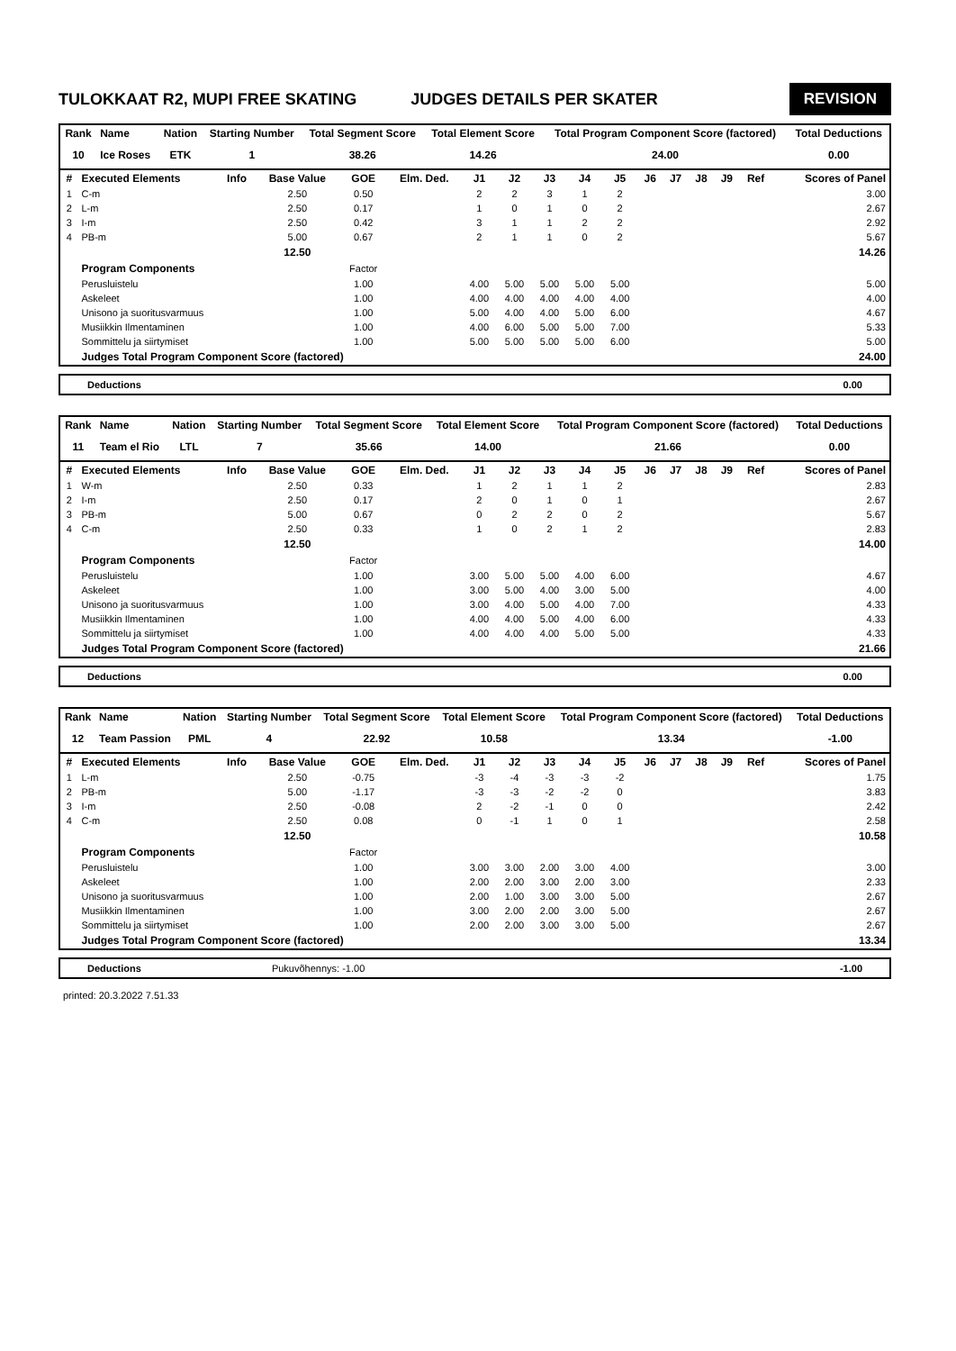TULOKKAAT R2, MUPI FREE SKATING
JUDGES DETAILS PER SKATER
REVISION
| Rank | Name | Nation | Starting Number | Total Segment Score | Total Element Score | Total Program Component Score (factored) | Total Deductions |
| --- | --- | --- | --- | --- | --- | --- | --- |
| 10 | Ice Roses | ETK | 1 | 38.26 | 14.26 | 24.00 | 0.00 |
| # | Executed Elements | Info | Base Value | GOE | Elm. Ded. | J1 | J2 | J3 | J4 | J5 | J6 | J7 | J8 | J9 | Ref | Scores of Panel |
| --- | --- | --- | --- | --- | --- | --- | --- | --- | --- | --- | --- | --- | --- | --- | --- | --- |
| 1 | C-m | | 2.50 | 0.50 | | 2 | 2 | 3 | 1 | 2 | | | | | | 3.00 |
| 2 | L-m | | 2.50 | 0.17 | | 1 | 0 | 1 | 0 | 2 | | | | | | 2.67 |
| 3 | I-m | | 2.50 | 0.42 | | 3 | 1 | 1 | 2 | 2 | | | | | | 2.92 |
| 4 | PB-m | | 5.00 | 0.67 | | 2 | 1 | 1 | 0 | 2 | | | | | | 5.67 |
| | | | 12.50 | | | | | | | | | | | | | 14.26 |
| | Program Components | | | Factor | | | | | | | | | | | | |
| | Perusluistelu | | | 1.00 | | 4.00 | 5.00 | 5.00 | 5.00 | 5.00 | | | | | | 5.00 |
| | Askeleet | | | 1.00 | | 4.00 | 4.00 | 4.00 | 4.00 | 4.00 | | | | | | 4.00 |
| | Unisono ja suoritusvarmuus | | | 1.00 | | 5.00 | 4.00 | 4.00 | 5.00 | 6.00 | | | | | | 4.67 |
| | Musiikkin Ilmentaminen | | | 1.00 | | 4.00 | 6.00 | 5.00 | 5.00 | 7.00 | | | | | | 5.33 |
| | Sommittelu ja siirtymiset | | | 1.00 | | 5.00 | 5.00 | 5.00 | 5.00 | 6.00 | | | | | | 5.00 |
| | Judges Total Program Component Score (factored) | | | | | | | | | | | | | | | 24.00 |
Deductions 0.00
| Rank | Name | Nation | Starting Number | Total Segment Score | Total Element Score | Total Program Component Score (factored) | Total Deductions |
| --- | --- | --- | --- | --- | --- | --- | --- |
| 11 | Team el Rio | LTL | 7 | 35.66 | 14.00 | 21.66 | 0.00 |
| # | Executed Elements | Info | Base Value | GOE | Elm. Ded. | J1 | J2 | J3 | J4 | J5 | J6 | J7 | J8 | J9 | Ref | Scores of Panel |
| --- | --- | --- | --- | --- | --- | --- | --- | --- | --- | --- | --- | --- | --- | --- | --- | --- |
| 1 | W-m | | 2.50 | 0.33 | | 1 | 2 | 1 | 1 | 2 | | | | | | 2.83 |
| 2 | I-m | | 2.50 | 0.17 | | 2 | 0 | 1 | 0 | 1 | | | | | | 2.67 |
| 3 | PB-m | | 5.00 | 0.67 | | 0 | 2 | 2 | 0 | 2 | | | | | | 5.67 |
| 4 | C-m | | 2.50 | 0.33 | | 1 | 0 | 2 | 1 | 2 | | | | | | 2.83 |
| | | | 12.50 | | | | | | | | | | | | | 14.00 |
| | Program Components | | | Factor | | | | | | | | | | | | |
| | Perusluistelu | | | 1.00 | | 3.00 | 5.00 | 5.00 | 4.00 | 6.00 | | | | | | 4.67 |
| | Askeleet | | | 1.00 | | 3.00 | 5.00 | 4.00 | 3.00 | 5.00 | | | | | | 4.00 |
| | Unisono ja suoritusvarmuus | | | 1.00 | | 3.00 | 4.00 | 5.00 | 4.00 | 7.00 | | | | | | 4.33 |
| | Musiikkin Ilmentaminen | | | 1.00 | | 4.00 | 4.00 | 5.00 | 4.00 | 6.00 | | | | | | 4.33 |
| | Sommittelu ja siirtymiset | | | 1.00 | | 4.00 | 4.00 | 4.00 | 5.00 | 5.00 | | | | | | 4.33 |
| | Judges Total Program Component Score (factored) | | | | | | | | | | | | | | | 21.66 |
Deductions 0.00
| Rank | Name | Nation | Starting Number | Total Segment Score | Total Element Score | Total Program Component Score (factored) | Total Deductions |
| --- | --- | --- | --- | --- | --- | --- | --- |
| 12 | Team Passion | PML | 4 | 22.92 | 10.58 | 13.34 | -1.00 |
| # | Executed Elements | Info | Base Value | GOE | Elm. Ded. | J1 | J2 | J3 | J4 | J5 | J6 | J7 | J8 | J9 | Ref | Scores of Panel |
| --- | --- | --- | --- | --- | --- | --- | --- | --- | --- | --- | --- | --- | --- | --- | --- | --- |
| 1 | L-m | | 2.50 | -0.75 | | -3 | -4 | -3 | -3 | -2 | | | | | | 1.75 |
| 2 | PB-m | | 5.00 | -1.17 | | -3 | -3 | -2 | -2 | 0 | | | | | | 3.83 |
| 3 | I-m | | 2.50 | -0.08 | | 2 | -2 | -1 | 0 | 0 | | | | | | 2.42 |
| 4 | C-m | | 2.50 | 0.08 | | 0 | -1 | 1 | 0 | 1 | | | | | | 2.58 |
| | | | 12.50 | | | | | | | | | | | | | 10.58 |
| | Program Components | | | Factor | | | | | | | | | | | | |
| | Perusluistelu | | | 1.00 | | 3.00 | 3.00 | 2.00 | 3.00 | 4.00 | | | | | | 3.00 |
| | Askeleet | | | 1.00 | | 2.00 | 2.00 | 3.00 | 2.00 | 3.00 | | | | | | 2.33 |
| | Unisono ja suoritusvarmuus | | | 1.00 | | 2.00 | 1.00 | 3.00 | 3.00 | 5.00 | | | | | | 2.67 |
| | Musiikkin Ilmentaminen | | | 1.00 | | 3.00 | 2.00 | 2.00 | 3.00 | 5.00 | | | | | | 2.67 |
| | Sommittelu ja siirtymiset | | | 1.00 | | 2.00 | 2.00 | 3.00 | 3.00 | 5.00 | | | | | | 2.67 |
| | Judges Total Program Component Score (factored) | | | | | | | | | | | | | | | 13.34 |
Deductions Pukuvõhennys: -1.00 -1.00
printed: 20.3.2022 7.51.33